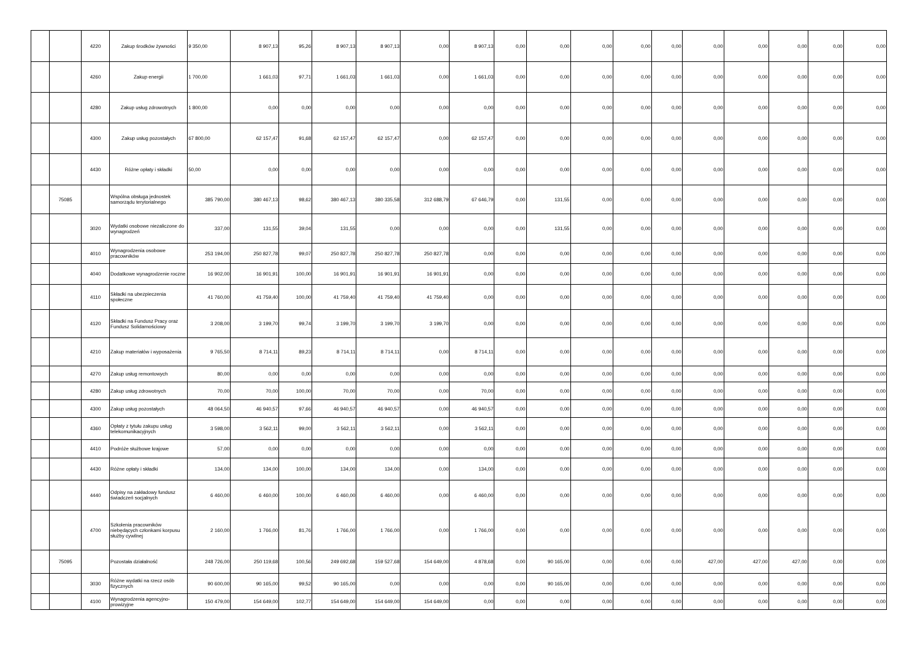| | | 4220 | Zakup środków żywności | 9 350,00 | 8 907,13 | 95,26 | 8 907,13 | 8 907,13 | 0,00 | 8 907,13 | 0,00 | 0,00 | 0,00 | 0,00 | 0,00 | 0,00 | 0,00 | 0,00 | 0,00 | 0,00 |
| | | 4260 | Zakup energii | 1 700,00 | 1 661,03 | 97,71 | 1 661,03 | 1 661,03 | 0,00 | 1 661,03 | 0,00 | 0,00 | 0,00 | 0,00 | 0,00 | 0,00 | 0,00 | 0,00 | 0,00 | 0,00 |
| | | 4280 | Zakup usług zdrowotnych | 1 800,00 | 0,00 | 0,00 | 0,00 | 0,00 | 0,00 | 0,00 | 0,00 | 0,00 | 0,00 | 0,00 | 0,00 | 0,00 | 0,00 | 0,00 | 0,00 | 0,00 |
| | | 4300 | Zakup usług pozostałych | 67 800,00 | 62 157,47 | 91,68 | 62 157,47 | 62 157,47 | 0,00 | 62 157,47 | 0,00 | 0,00 | 0,00 | 0,00 | 0,00 | 0,00 | 0,00 | 0,00 | 0,00 | 0,00 |
| | | 4430 | Różne opłaty i składki | 50,00 | 0,00 | 0,00 | 0,00 | 0,00 | 0,00 | 0,00 | 0,00 | 0,00 | 0,00 | 0,00 | 0,00 | 0,00 | 0,00 | 0,00 | 0,00 | 0,00 |
| | 75085 | | Wspólna obsługa jednostek samorządu terytorialnego | 385 790,00 | 380 467,13 | 98,62 | 380 467,13 | 380 335,58 | 312 688,79 | 67 646,79 | 0,00 | 131,55 | 0,00 | 0,00 | 0,00 | 0,00 | 0,00 | 0,00 | 0,00 | 0,00 |
| | | 3020 | Wydatki osobowe niezaliczone do wynagrodzeń | 337,00 | 131,55 | 39,04 | 131,55 | 0,00 | 0,00 | 0,00 | 0,00 | 131,55 | 0,00 | 0,00 | 0,00 | 0,00 | 0,00 | 0,00 | 0,00 | 0,00 |
| | | 4010 | Wynagrodzenia osobowe pracowników | 253 194,00 | 250 827,78 | 99,07 | 250 827,78 | 250 827,78 | 250 827,78 | 0,00 | 0,00 | 0,00 | 0,00 | 0,00 | 0,00 | 0,00 | 0,00 | 0,00 | 0,00 | 0,00 |
| | | 4040 | Dodatkowe wynagrodzenie roczne | 16 902,00 | 16 901,91 | 100,00 | 16 901,91 | 16 901,91 | 16 901,91 | 0,00 | 0,00 | 0,00 | 0,00 | 0,00 | 0,00 | 0,00 | 0,00 | 0,00 | 0,00 | 0,00 |
| | | 4110 | Składki na ubezpieczenia społeczne | 41 760,00 | 41 759,40 | 100,00 | 41 759,40 | 41 759,40 | 41 759,40 | 0,00 | 0,00 | 0,00 | 0,00 | 0,00 | 0,00 | 0,00 | 0,00 | 0,00 | 0,00 | 0,00 |
| | | 4120 | Składki na Fundusz Pracy oraz Fundusz Solidarnościowy | 3 208,00 | 3 199,70 | 99,74 | 3 199,70 | 3 199,70 | 3 199,70 | 0,00 | 0,00 | 0,00 | 0,00 | 0,00 | 0,00 | 0,00 | 0,00 | 0,00 | 0,00 | 0,00 |
| | | 4210 | Zakup materiałów i wyposażenia | 9 765,50 | 8 714,11 | 89,23 | 8 714,11 | 8 714,11 | 0,00 | 8 714,11 | 0,00 | 0,00 | 0,00 | 0,00 | 0,00 | 0,00 | 0,00 | 0,00 | 0,00 | 0,00 |
| | | 4270 | Zakup usług remontowych | 80,00 | 0,00 | 0,00 | 0,00 | 0,00 | 0,00 | 0,00 | 0,00 | 0,00 | 0,00 | 0,00 | 0,00 | 0,00 | 0,00 | 0,00 | 0,00 | 0,00 |
| | | 4280 | Zakup usług zdrowotnych | 70,00 | 70,00 | 100,00 | 70,00 | 70,00 | 0,00 | 70,00 | 0,00 | 0,00 | 0,00 | 0,00 | 0,00 | 0,00 | 0,00 | 0,00 | 0,00 | 0,00 |
| | | 4300 | Zakup usług pozostałych | 48 064,50 | 46 940,57 | 97,66 | 46 940,57 | 46 940,57 | 0,00 | 46 940,57 | 0,00 | 0,00 | 0,00 | 0,00 | 0,00 | 0,00 | 0,00 | 0,00 | 0,00 | 0,00 |
| | | 4360 | Opłaty z tytułu zakupu usług telekomunikacyjnych | 3 598,00 | 3 562,11 | 99,00 | 3 562,11 | 3 562,11 | 0,00 | 3 562,11 | 0,00 | 0,00 | 0,00 | 0,00 | 0,00 | 0,00 | 0,00 | 0,00 | 0,00 | 0,00 |
| | | 4410 | Podróże służbowe krajowe | 57,00 | 0,00 | 0,00 | 0,00 | 0,00 | 0,00 | 0,00 | 0,00 | 0,00 | 0,00 | 0,00 | 0,00 | 0,00 | 0,00 | 0,00 | 0,00 | 0,00 |
| | | 4430 | Różne opłaty i składki | 134,00 | 134,00 | 100,00 | 134,00 | 134,00 | 0,00 | 134,00 | 0,00 | 0,00 | 0,00 | 0,00 | 0,00 | 0,00 | 0,00 | 0,00 | 0,00 | 0,00 |
| | | 4440 | Odpisy na zakładowy fundusz świadczeń socjalnych | 6 460,00 | 6 460,00 | 100,00 | 6 460,00 | 6 460,00 | 0,00 | 6 460,00 | 0,00 | 0,00 | 0,00 | 0,00 | 0,00 | 0,00 | 0,00 | 0,00 | 0,00 | 0,00 |
| | | 4700 | Szkolenia pracowników niebędących członkami korpusu służby cywilnej | 2 160,00 | 1 766,00 | 81,76 | 1 766,00 | 1 766,00 | 0,00 | 1 766,00 | 0,00 | 0,00 | 0,00 | 0,00 | 0,00 | 0,00 | 0,00 | 0,00 | 0,00 | 0,00 |
| | 75095 | | Pozostała działalność | 248 726,00 | 250 119,68 | 100,56 | 249 692,68 | 159 527,68 | 154 649,00 | 4 878,68 | 0,00 | 90 165,00 | 0,00 | 0,00 | 0,00 | 427,00 | 427,00 | 427,00 | 0,00 | 0,00 |
| | | 3030 | Różne wydatki na rzecz osób fizycznych | 90 600,00 | 90 165,00 | 99,52 | 90 165,00 | 0,00 | 0,00 | 0,00 | 0,00 | 90 165,00 | 0,00 | 0,00 | 0,00 | 0,00 | 0,00 | 0,00 | 0,00 | 0,00 |
| | | 4100 | Wynagrodzenia agencyjno-prowizyjne | 150 479,00 | 154 649,00 | 102,77 | 154 649,00 | 154 649,00 | 154 649,00 | 0,00 | 0,00 | 0,00 | 0,00 | 0,00 | 0,00 | 0,00 | 0,00 | 0,00 | 0,00 | 0,00 |